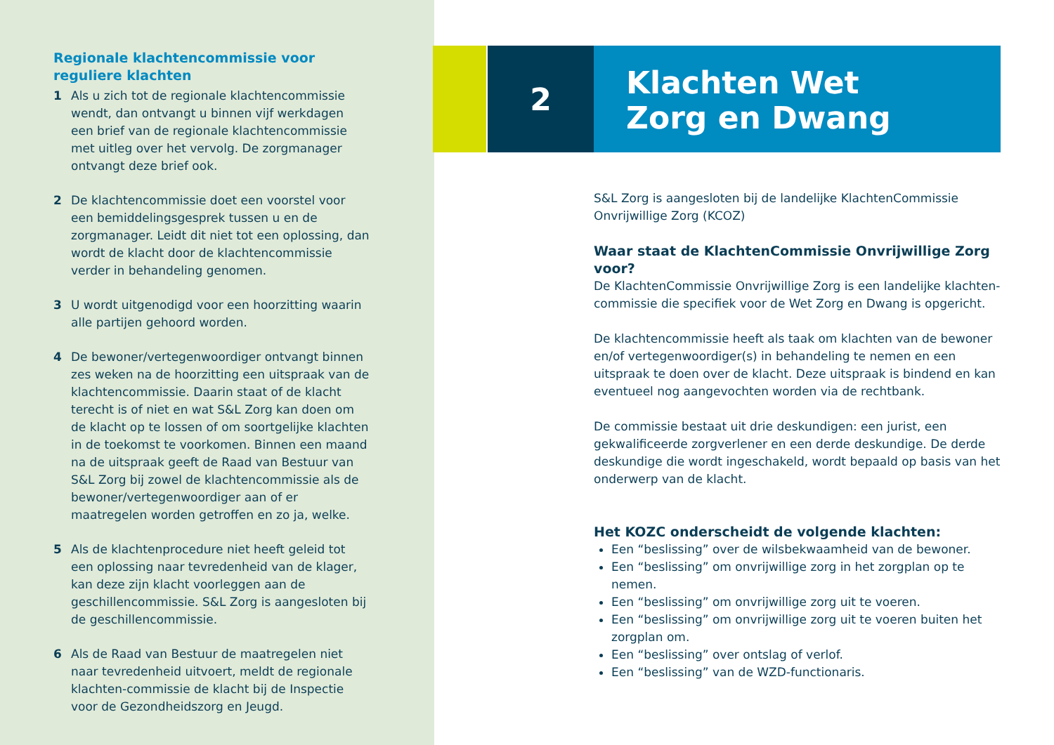Regionale klachtencommissie voor reguliere klachten
1 Als u zich tot de regionale klachtencommissie wendt, dan ontvangt u binnen vijf werkdagen een brief van de regionale klachtencommissie met uitleg over het vervolg. De zorgmanager ontvangt deze brief ook.
2 De klachtencommissie doet een voorstel voor een bemiddelingsgesprek tussen u en de zorgmanager. Leidt dit niet tot een oplossing, dan wordt de klacht door de klachtencommissie verder in behandeling genomen.
3 U wordt uitgenodigd voor een hoorzitting waarin alle partijen gehoord worden.
4 De bewoner/vertegenwoordiger ontvangt binnen zes weken na de hoorzitting een uitspraak van de klachtencommissie. Daarin staat of de klacht terecht is of niet en wat S&L Zorg kan doen om de klacht op te lossen of om soortgelijke klachten in de toekomst te voorkomen. Binnen een maand na de uitspraak geeft de Raad van Bestuur van S&L Zorg bij zowel de klachtencommissie als de bewoner/vertegenwoordiger aan of er maatregelen worden getroffen en zo ja, welke.
5 Als de klachtenprocedure niet heeft geleid tot een oplossing naar tevredenheid van de klager, kan deze zijn klacht voorleggen aan de geschillencommissie. S&L Zorg is aangesloten bij de geschillencommissie.
6 Als de Raad van Bestuur de maatregelen niet naar tevredenheid uitvoert, meldt de regionale klachten-commissie de klacht bij de Inspectie voor de Gezondheidszorg en Jeugd.
2
Klachten Wet
Zorg en Dwang
S&L Zorg is aangesloten bij de landelijke KlachtenCommissie Onvrijwillige Zorg (KCOZ)
Waar staat de KlachtenCommissie Onvrijwillige Zorg voor?
De KlachtenCommissie Onvrijwillige Zorg is een landelijke klachten-commissie die specifiek voor de Wet Zorg en Dwang is opgericht.
De klachtencommissie heeft als taak om klachten van de bewoner en/of vertegenwoordiger(s) in behandeling te nemen en een uitspraak te doen over de klacht. Deze uitspraak is bindend en kan eventueel nog aangevochten worden via de rechtbank.
De commissie bestaat uit drie deskundigen: een jurist, een gekwalificeerde zorgverlener en een derde deskundige. De derde deskundige die wordt ingeschakeld, wordt bepaald op basis van het onderwerp van de klacht.
Het KOZC onderscheidt de volgende klachten:
Een “beslissing” over de wilsbekwaamheid van de bewoner.
Een “beslissing” om onvrijwillige zorg in het zorgplan op te nemen.
Een “beslissing” om onvrijwillige zorg uit te voeren.
Een “beslissing” om onvrijwillige zorg uit te voeren buiten het zorgplan om.
Een “beslissing” over ontslag of verlof.
Een “beslissing” van de WZD-functionaris.